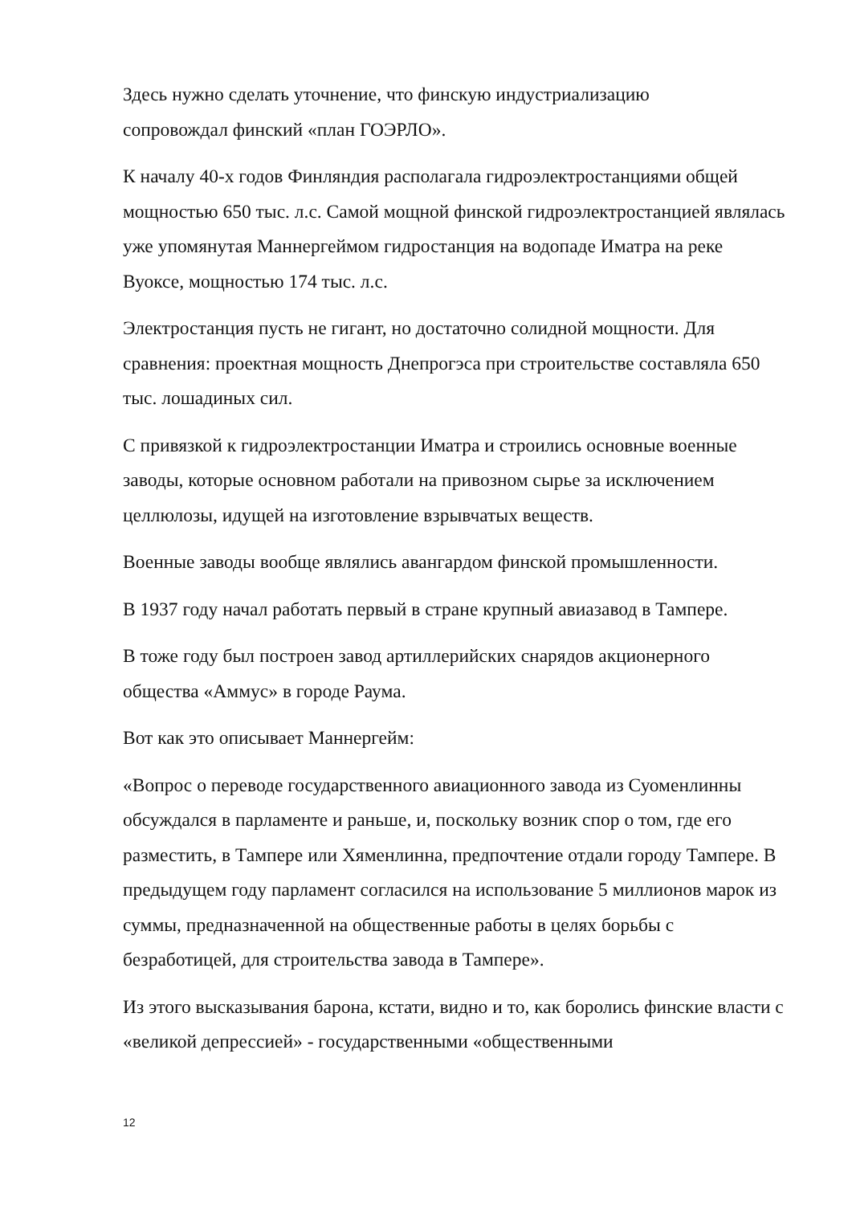Здесь нужно сделать уточнение, что финскую индустриализацию
сопровождал финский «план ГОЭРЛО».
К началу 40-х годов Финляндия располагала гидроэлектростанциями общей мощностью 650 тыс. л.с. Самой мощной финской гидроэлектростанцией являлась уже упомянутая Маннергеймом гидростанция на водопаде Иматра на реке Вуоксе, мощностью 174 тыс. л.с.
Электростанция пусть не гигант, но достаточно солидной мощности. Для сравнения: проектная мощность Днепрогэса при строительстве составляла 650 тыс. лошадиных сил.
С привязкой к гидроэлектростанции Иматра и строились основные военные заводы, которые основном работали на привозном сырье за исключением целлюлозы, идущей на изготовление взрывчатых веществ.
Военные заводы вообще являлись авангардом финской промышленности.
В 1937 году начал работать первый в стране крупный авиазавод в Тампере.
В тоже году был построен завод артиллерийских снарядов акционерного общества «Аммус» в городе Раума.
Вот как это описывает Маннергейм:
«Вопрос о переводе государственного авиационного завода из Суоменлинны обсуждался в парламенте и раньше, и, поскольку возник спор о том, где его разместить, в Тампере или Хяменлинна, предпочтение отдали городу Тампере. В предыдущем году парламент согласился на использование 5 миллионов марок из суммы, предназначенной на общественные работы в целях борьбы с безработицей, для строительства завода в Тампере».
Из этого высказывания барона, кстати, видно и то, как боролись финские власти с «великой депрессией» - государственными «общественными
12